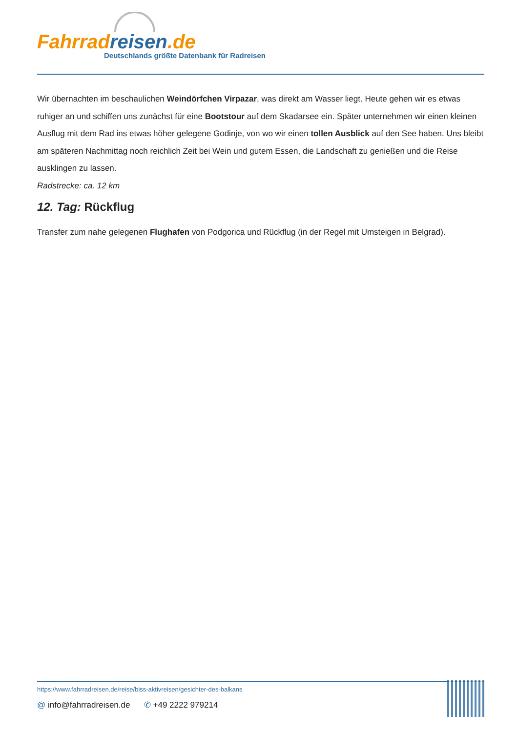Fahrrad reisen.de
Deutschlands größte Datenbank für Radreisen
Wir übernachten im beschaulichen Weindörfchen Virpazar, was direkt am Wasser liegt. Heute gehen wir es etwas ruhiger an und schiffen uns zunächst für eine Bootstour auf dem Skadarsee ein. Später unternehmen wir einen kleinen Ausflug mit dem Rad ins etwas höher gelegene Godinje, von wo wir einen tollen Ausblick auf den See haben. Uns bleibt am späteren Nachmittag noch reichlich Zeit bei Wein und gutem Essen, die Landschaft zu genießen und die Reise ausklingen zu lassen.
Radstrecke: ca. 12 km
12. Tag: Rückflug
Transfer zum nahe gelegenen Flughafen von Podgorica und Rückflug (in der Regel mit Umsteigen in Belgrad).
https://www.fahrradreisen.de/reise/biss-aktivreisen/gesichter-des-balkans
@ info@fahrradreisen.de ✆ +49 2222 979214